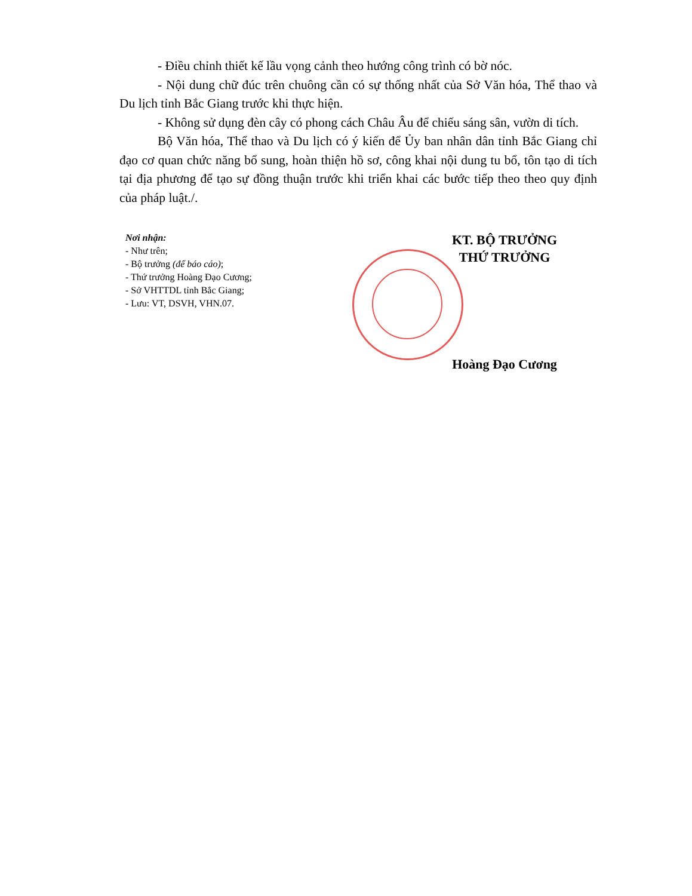- Điều chỉnh thiết kế lầu vọng cảnh theo hướng công trình có bờ nóc.
- Nội dung chữ đúc trên chuông cần có sự thống nhất của Sở Văn hóa, Thể thao và Du lịch tỉnh Bắc Giang trước khi thực hiện.
- Không sử dụng đèn cây có phong cách Châu Âu để chiếu sáng sân, vườn di tích.
Bộ Văn hóa, Thể thao và Du lịch có ý kiến để Ủy ban nhân dân tỉnh Bắc Giang chỉ đạo cơ quan chức năng bổ sung, hoàn thiện hồ sơ, công khai nội dung tu bổ, tôn tạo di tích tại địa phương để tạo sự đồng thuận trước khi triển khai các bước tiếp theo theo quy định của pháp luật./.
Nơi nhận:
- Như trên;
- Bộ trưởng (để báo cáo);
- Thứ trưởng Hoàng Đạo Cương;
- Sở VHTTDL tỉnh Bắc Giang;
- Lưu: VT, DSVH, VHN.07.
KT. BỘ TRƯỞNG
THỨ TRƯỞNG
Hoàng Đạo Cương